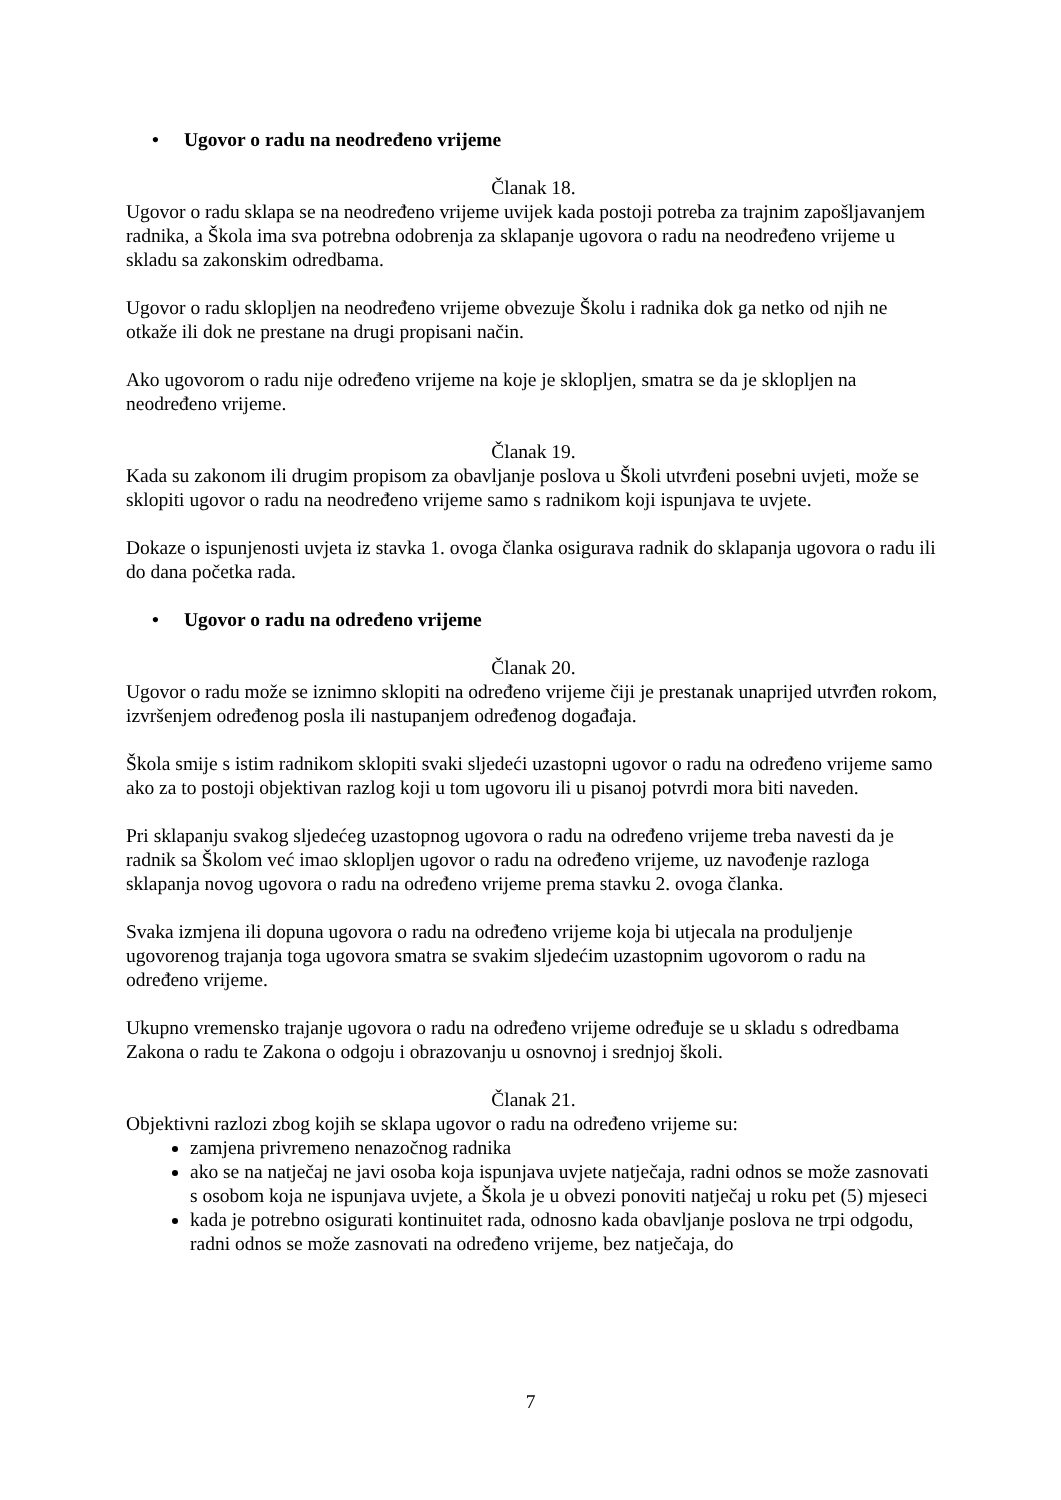• Ugovor o radu na neodređeno vrijeme
Članak 18.
Ugovor o radu sklapa se na neodređeno vrijeme uvijek kada postoji potreba za trajnim zapošljavanjem radnika, a Škola ima sva potrebna odobrenja za sklapanje ugovora o radu na neodređeno vrijeme u skladu sa zakonskim odredbama.
Ugovor o radu sklopljen na neodređeno vrijeme obvezuje Školu i radnika dok ga netko od njih ne otkaže ili dok ne prestane na drugi propisani način.
Ako ugovorom o radu nije određeno vrijeme na koje je sklopljen, smatra se da je sklopljen na neodređeno vrijeme.
Članak 19.
Kada su zakonom ili drugim propisom za obavljanje poslova u Školi utvrđeni posebni uvjeti, može se sklopiti ugovor o radu na neodređeno vrijeme samo s radnikom koji ispunjava te uvjete.
Dokaze o ispunjenosti uvjeta iz stavka 1. ovoga članka osigurava radnik do sklapanja ugovora o radu ili do dana početka rada.
• Ugovor o radu na određeno vrijeme
Članak 20.
Ugovor o radu može se iznimno sklopiti na određeno vrijeme čiji je prestanak unaprijed utvrđen rokom, izvršenjem određenog posla ili nastupanjem određenog događaja.
Škola smije s istim radnikom sklopiti svaki sljedeći uzastopni ugovor o radu na određeno vrijeme samo ako za to postoji objektivan razlog koji u tom ugovoru ili u pisanoj potvrdi mora biti naveden.
Pri sklapanju svakog sljedećeg uzastopnog ugovora o radu na određeno vrijeme treba navesti da je radnik sa Školom već imao sklopljen ugovor o radu na određeno vrijeme, uz navođenje razloga sklapanja novog ugovora o radu na određeno vrijeme prema stavku 2. ovoga članka.
Svaka izmjena ili dopuna ugovora o radu na određeno vrijeme koja bi utjecala na produljenje ugovorenog trajanja toga ugovora smatra se svakim sljedećim uzastopnim ugovorom o radu na određeno vrijeme.
Ukupno vremensko trajanje ugovora o radu na određeno vrijeme određuje se u skladu s odredbama Zakona o radu te Zakona o odgoju i obrazovanju u osnovnoj i srednjoj školi.
Članak 21.
Objektivni razlozi zbog kojih se sklapa ugovor o radu na određeno vrijeme su:
zamjena privremeno nenazočnog radnika
ako se na natječaj ne javi osoba koja ispunjava uvjete natječaja, radni odnos se može zasnovati s osobom koja ne ispunjava uvjete, a Škola je u obvezi ponoviti natječaj u roku pet (5) mjeseci
kada je potrebno osigurati kontinuitet rada, odnosno kada obavljanje poslova ne trpi odgodu, radni odnos se može zasnovati na određeno vrijeme, bez natječaja, do
7